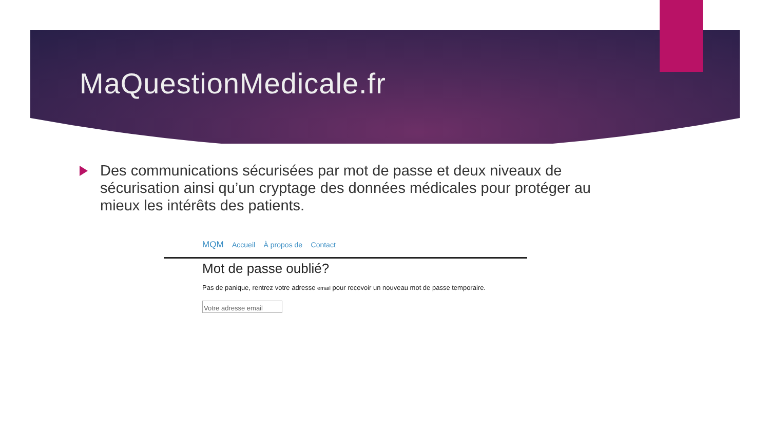MaQuestionMedicale.fr
Des communications sécurisées par mot de passe et deux niveaux de sécurisation ainsi qu’un cryptage des données médicales pour protéger au mieux les intérêts des patients.
MQM Accueil À propos de Contact
Mot de passe oublié?
Pas de panique, rentrez votre adresse email pour recevoir un nouveau mot de passe temporaire.
Votre adresse email